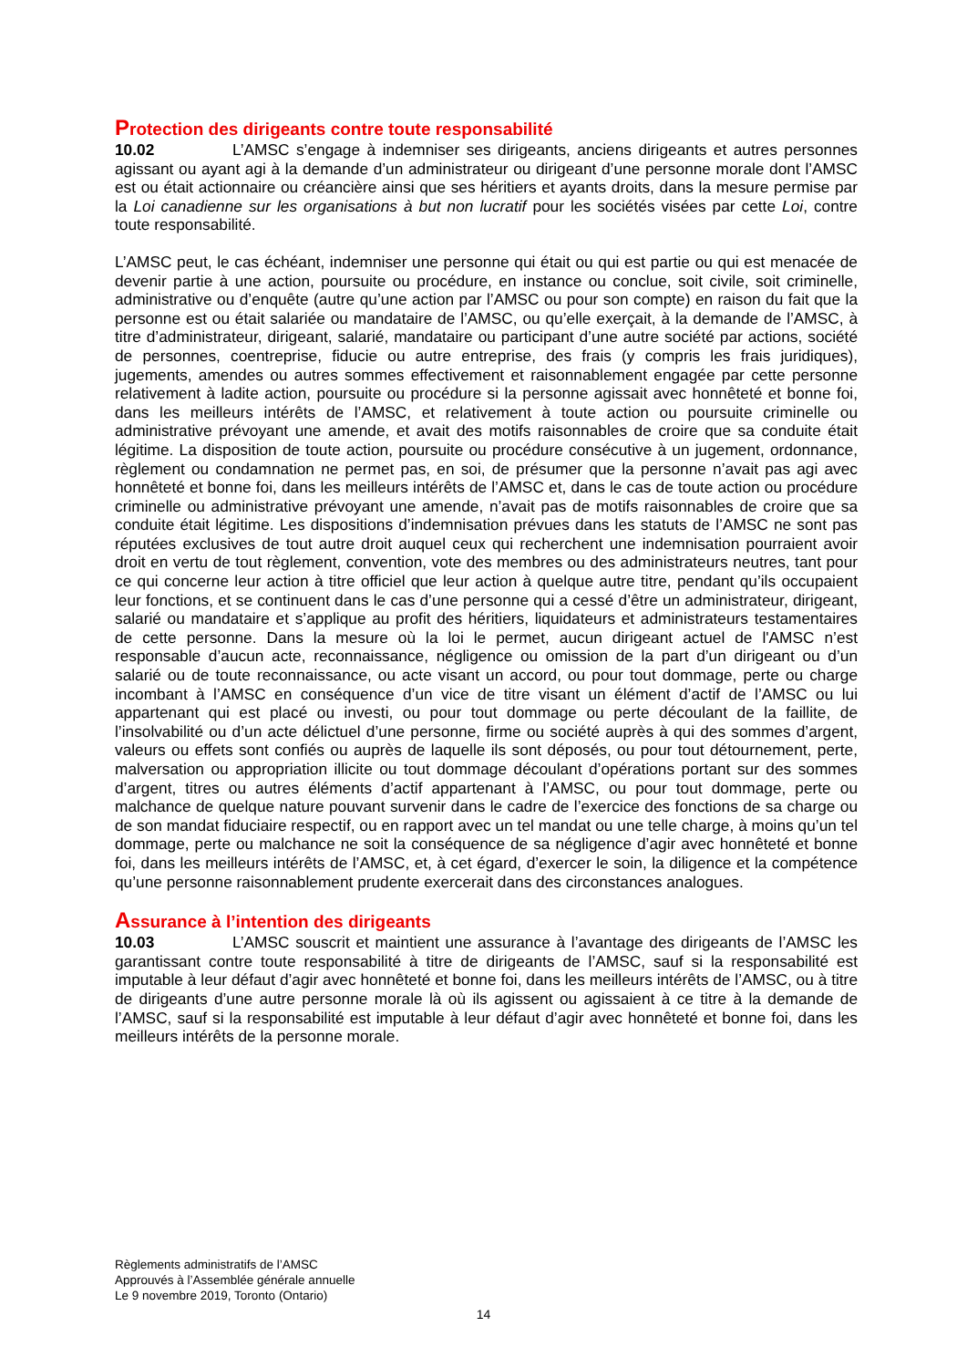Protection des dirigeants contre toute responsabilité
10.02 L’AMSC s’engage à indemniser ses dirigeants, anciens dirigeants et autres personnes agissant ou ayant agi à la demande d’un administrateur ou dirigeant d’une personne morale dont l’AMSC est ou était actionnaire ou créancière ainsi que ses héritiers et ayants droits, dans la mesure permise par la Loi canadienne sur les organisations à but non lucratif pour les sociétés visées par cette Loi, contre toute responsabilité.
L’AMSC peut, le cas échéant, indemniser une personne qui était ou qui est partie ou qui est menacée de devenir partie à une action, poursuite ou procédure, en instance ou conclue, soit civile, soit criminelle, administrative ou d’enquête (autre qu’une action par l’AMSC ou pour son compte) en raison du fait que la personne est ou était salariée ou mandataire de l’AMSC, ou qu’elle exerçait, à la demande de l’AMSC, à titre d’administrateur, dirigeant, salarié, mandataire ou participant d’une autre société par actions, société de personnes, coentreprise, fiducie ou autre entreprise, des frais (y compris les frais juridiques), jugements, amendes ou autres sommes effectivement et raisonnablement engagée par cette personne relativement à ladite action, poursuite ou procédure si la personne agissait avec honnêteté et bonne foi, dans les meilleurs intérêts de l’AMSC, et relativement à toute action ou poursuite criminelle ou administrative prévoyant une amende, et avait des motifs raisonnables de croire que sa conduite était légitime. La disposition de toute action, poursuite ou procédure consécutive à un jugement, ordonnance, règlement ou condamnation ne permet pas, en soi, de présumer que la personne n’avait pas agi avec honnêteté et bonne foi, dans les meilleurs intérêts de l’AMSC et, dans le cas de toute action ou procédure criminelle ou administrative prévoyant une amende, n’avait pas de motifs raisonnables de croire que sa conduite était légitime. Les dispositions d’indemnisation prévues dans les statuts de l’AMSC ne sont pas réputées exclusives de tout autre droit auquel ceux qui recherchent une indemnisation pourraient avoir droit en vertu de tout règlement, convention, vote des membres ou des administrateurs neutres, tant pour ce qui concerne leur action à titre officiel que leur action à quelque autre titre, pendant qu’ils occupaient leur fonctions, et se continuent dans le cas d’une personne qui a cessé d’être un administrateur, dirigeant, salarié ou mandataire et s’applique au profit des héritiers, liquidateurs et administrateurs testamentaires de cette personne. Dans la mesure où la loi le permet, aucun dirigeant actuel de l'AMSC n’est responsable d’aucun acte, reconnaissance, négligence ou omission de la part d’un dirigeant ou d’un salarié ou de toute reconnaissance, ou acte visant un accord, ou pour tout dommage, perte ou charge incombant à l’AMSC en conséquence d’un vice de titre visant un élément d’actif de l’AMSC ou lui appartenant qui est placé ou investi, ou pour tout dommage ou perte découlant de la faillite, de l’insolvabilité ou d’un acte délictuel d’une personne, firme ou société auprès à qui des sommes d’argent, valeurs ou effets sont confiés ou auprès de laquelle ils sont déposés, ou pour tout détournement, perte, malversation ou appropriation illicite ou tout dommage découlant d’opérations portant sur des sommes d’argent, titres ou autres éléments d’actif appartenant à l’AMSC, ou pour tout dommage, perte ou malchance de quelque nature pouvant survenir dans le cadre de l’exercice des fonctions de sa charge ou de son mandat fiduciaire respectif, ou en rapport avec un tel mandat ou une telle charge, à moins qu’un tel dommage, perte ou malchance ne soit la conséquence de sa négligence d’agir avec honnêteté et bonne foi, dans les meilleurs intérêts de l’AMSC, et, à cet égard, d’exercer le soin, la diligence et la compétence qu’une personne raisonnablement prudente exercerait dans des circonstances analogues.
Assurance à l’intention des dirigeants
10.03 L’AMSC souscrit et maintient une assurance à l’avantage des dirigeants de l’AMSC les garantissant contre toute responsabilité à titre de dirigeants de l’AMSC, sauf si la responsabilité est imputable à leur défaut d’agir avec honnêteté et bonne foi, dans les meilleurs intérêts de l’AMSC, ou à titre de dirigeants d’une autre personne morale là où ils agissent ou agissaient à ce titre à la demande de l’AMSC, sauf si la responsabilité est imputable à leur défaut d’agir avec honnêteté et bonne foi, dans les meilleurs intérêts de la personne morale.
Règlements administratifs de l’AMSC
Approuvés à l’Assemblée générale annuelle
Le 9 novembre 2019, Toronto (Ontario)
14